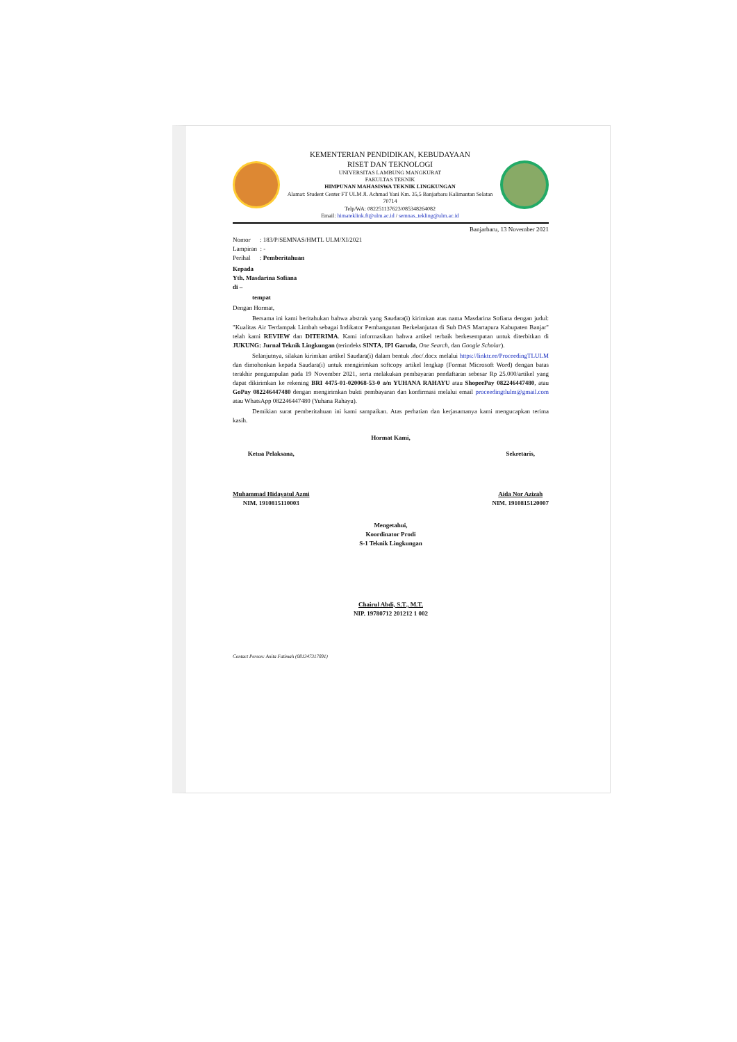KEMENTERIAN PENDIDIKAN, KEBUDAYAAN
RISET DAN TEKNOLOGI
UNIVERSITAS LAMBUNG MANGKURAT
FAKULTAS TEKNIK
HIMPUNAN MAHASISWA TEKNIK LINGKUNGAN
Alamat: Student Center FT ULM Jl. Achmad Yani Km. 35,5 Banjarbaru Kalimantan Selatan 70714
Telp/WA: 082251137623/085348264082
Email: himateklink.ft@ulm.ac.id / semnas_tekling@ulm.ac.id
Banjarbaru, 13 November 2021
Nomor : 183/P/SEMNAS/HMTL ULM/XI/2021
Lampiran : -
Perihal : Pemberitahuan
Kepada
Yth. Masdarina Sofiana
di –
tempat
Dengan Hormat,
Bersama ini kami beritahukan bahwa abstrak yang Saudara(i) kirimkan atas nama Masdarina Sofiana dengan judul: "Kualitas Air Terdampak Limbah sebagai Indikator Pembangunan Berkelanjutan di Sub DAS Martapura Kabupaten Banjar" telah kami REVIEW dan DITERIMA. Kami informasikan bahwa artikel terbaik berkesempatan untuk diterbitkan di JUKUNG: Jurnal Teknik Lingkungan (terindeks SINTA, IPI Garuda, One Search, dan Google Scholar).
Selanjutnya, silakan kirimkan artikel Saudara(i) dalam bentuk .doc/.docx melalui https://linktr.ee/ProceedingTLULM dan dimohonkan kepada Saudara(i) untuk mengirimkan softcopy artikel lengkap (Format Microsoft Word) dengan batas terakhir pengumpulan pada 19 November 2021, serta melakukan pembayaran pendaftaran sebesar Rp 25.000/artikel yang dapat dikirimkan ke rekening BRI 4475-01-020068-53-0 a/n YUHANA RAHAYU atau ShopeePay 082246447480, atau GoPay 082246447480 dengan mengirimkan bukti pembayaran dan konfirmasi melalui email proceedingtlulm@gmail.com atau WhatsApp 082246447480 (Yuhana Rahayu).
Demikian surat pemberitahuan ini kami sampaikan. Atas perhatian dan kerjasamanya kami mengucapkan terima kasih.
Hormat Kami,
Ketua Pelaksana,
Muhammad Hidayatul Azmi
NIM. 1910815110003
Sekretaris,
Aida Nor Azizah
NIM. 1910815120007
Mengetahui,
Koordinator Prodi
S-1 Teknik Lingkungan
Chairul Abdi, S.T., M.T.
NIP. 19780712 201212 1 002
Contact Person: Anita Fatimah (081347317091)